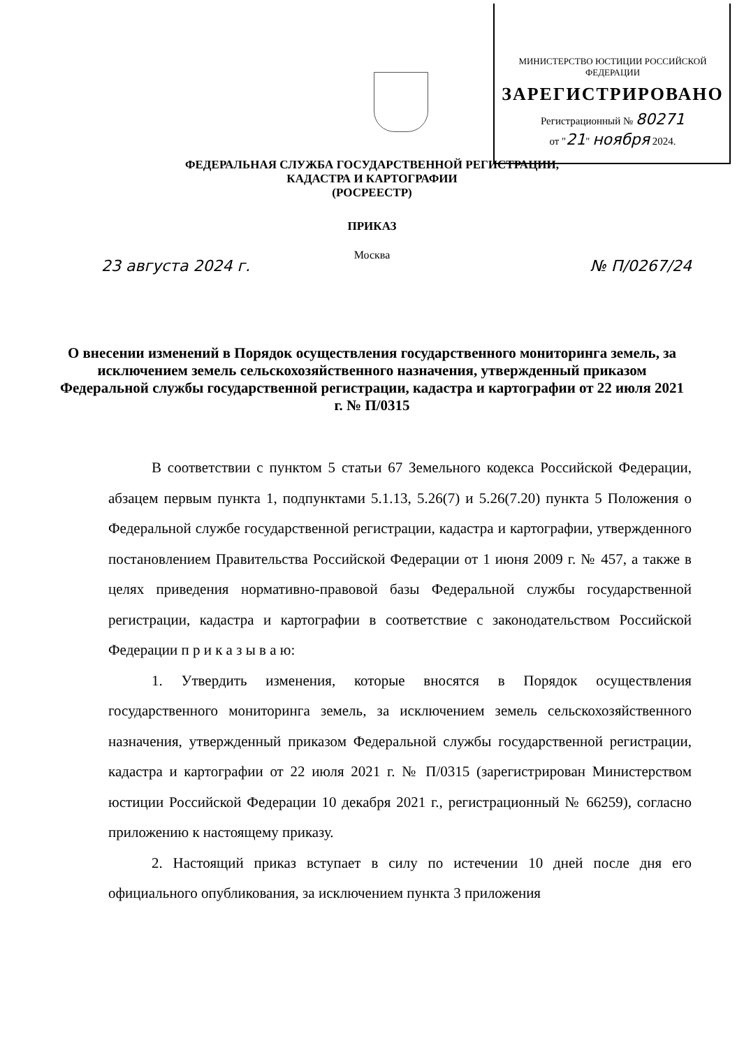МИНИСТЕРСТВО ЮСТИЦИИ РОССИЙСКОЙ ФЕДЕРАЦИИ
ЗАРЕГИСТРИРОВАНО
Регистрационный № 80271
от "21" ноября 2024.
ФЕДЕРАЛЬНАЯ СЛУЖБА ГОСУДАРСТВЕННОЙ РЕГИСТРАЦИИ,
КАДАСТРА И КАРТОГРАФИИ
(РОСРЕЕСТР)
ПРИКАЗ
Москва
23 августа 2024 г. № П/0267/24
О внесении изменений в Порядок осуществления государственного мониторинга земель, за исключением земель сельскохозяйственного назначения, утвержденный приказом Федеральной службы государственной регистрации, кадастра и картографии от 22 июля 2021 г. № П/0315
В соответствии с пунктом 5 статьи 67 Земельного кодекса Российской Федерации, абзацем первым пункта 1, подпунктами 5.1.13, 5.26(7) и 5.26(7.20) пункта 5 Положения о Федеральной службе государственной регистрации, кадастра и картографии, утвержденного постановлением Правительства Российской Федерации от 1 июня 2009 г. № 457, а также в целях приведения нормативно-правовой базы Федеральной службы государственной регистрации, кадастра и картографии в соответствие с законодательством Российской Федерации п р и к а з ы в а ю:
1. Утвердить изменения, которые вносятся в Порядок осуществления государственного мониторинга земель, за исключением земель сельскохозяйственного назначения, утвержденный приказом Федеральной службы государственной регистрации, кадастра и картографии от 22 июля 2021 г. № П/0315 (зарегистрирован Министерством юстиции Российской Федерации 10 декабря 2021 г., регистрационный № 66259), согласно приложению к настоящему приказу.
2. Настоящий приказ вступает в силу по истечении 10 дней после дня его официального опубликования, за исключением пункта 3 приложения